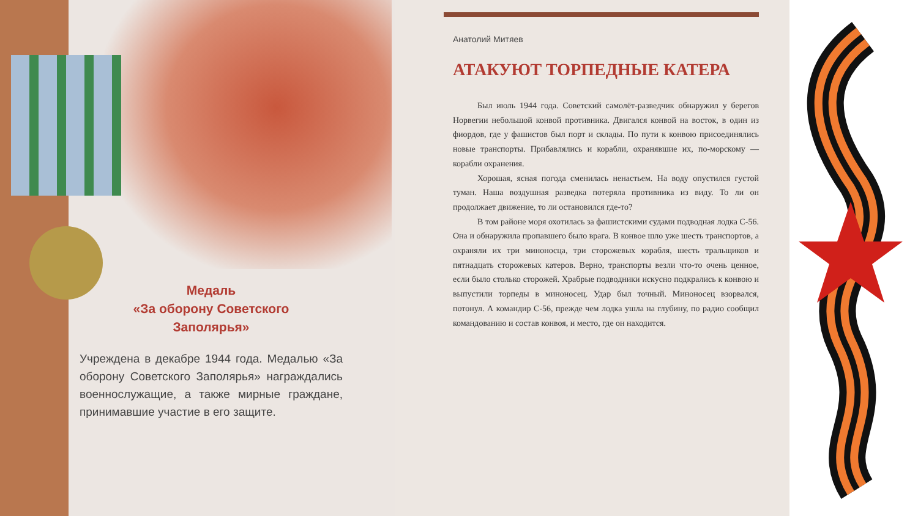Медаль
«За оборону Советского
Заполярья»
Учреждена в декабре 1944 года. Медалью «За оборону Советского Заполярья» награждались военнослужащие, а также мирные граждане, принимавшие участие в его защите.
Анатолий Митяев
АТАКУЮТ ТОРПЕДНЫЕ КАТЕРА
Был июль 1944 года. Советский самолёт-разведчик обнаружил у берегов Норвегии небольшой конвой противника. Двигался конвой на восток, в один из фиордов, где у фашистов был порт и склады. По пути к конвою присоединялись новые транспорты. Прибавлялись и корабли, охранявшие их, по-морскому — корабли охранения.
Хорошая, ясная погода сменилась ненастьем. На воду опустился густой туман. Наша воздушная разведка потеряла противника из виду. То ли он продолжает движение, то ли остановился где-то?
В том районе моря охотилась за фашистскими судами подводная лодка С-56. Она и обнаружила пропавшего было врага. В конвое шло уже шесть транспортов, а охраняли их три миноносца, три сторожевых корабля, шесть тральщиков и пятнадцать сторожевых катеров. Верно, транспорты везли что-то очень ценное, если было столько сторожей. Храбрые подводники искусно подкрались к конвою и выпустили торпеды в миноносец. Удар был точный. Миноносец взорвался, потонул. А командир С-56, прежде чем лодка ушла на глубину, по радио сообщил командованию и состав конвоя, и место, где он находится.